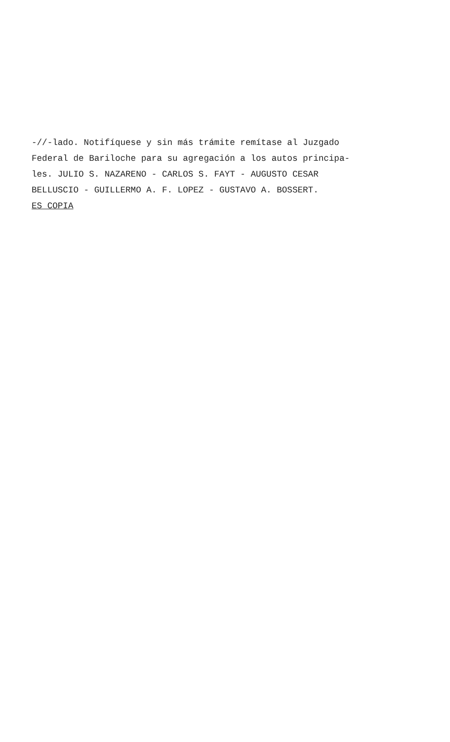-//-lado. Notifíquese y sin más trámite remítase al Juzgado
Federal de Bariloche para su agregación a los autos principa-
les. JULIO S. NAZARENO - CARLOS S. FAYT - AUGUSTO CESAR
BELLUSCIO - GUILLERMO A. F. LOPEZ - GUSTAVO A. BOSSERT.
ES COPIA